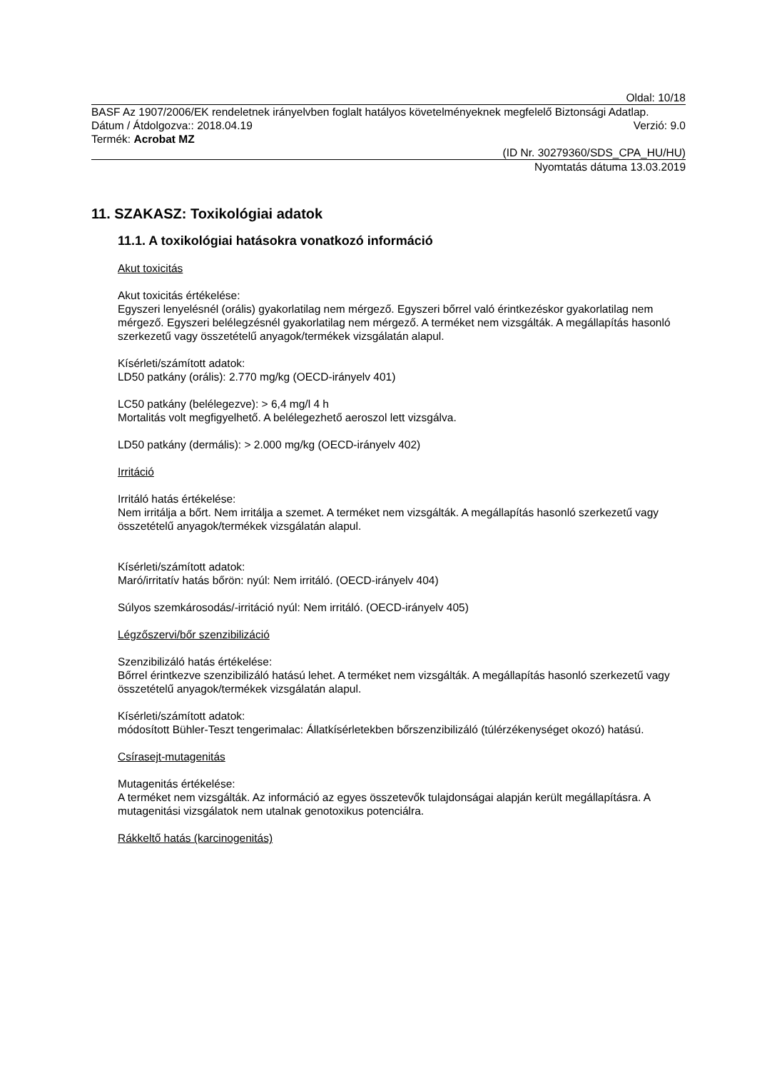Oldal: 10/18
BASF Az 1907/2006/EK rendeletnek irányelvben foglalt hatályos követelményeknek megfelelő Biztonsági Adatlap.
Dátum / Átdolgozva:: 2018.04.19 Verzió: 9.0
Termék: Acrobat MZ
(ID Nr. 30279360/SDS_CPA_HU/HU)
Nyomtatás dátuma 13.03.2019
11. SZAKASZ: Toxikológiai adatok
11.1. A toxikológiai hatásokra vonatkozó információ
Akut toxicitás
Akut toxicitás értékelése:
Egyszeri lenyelésnél (orális) gyakorlatilag nem mérgező. Egyszeri bőrrel való érintkezéskor gyakorlatilag nem mérgező. Egyszeri belélegzésnél gyakorlatilag nem mérgező. A terméket nem vizsgálták. A megállapítás hasonló szerkezetű vagy összetételű anyagok/termékek vizsgálatán alapul.
Kísérleti/számított adatok:
LD50 patkány (orális): 2.770 mg/kg (OECD-irányelv 401)
LC50 patkány (belélegezve): > 6,4 mg/l 4 h
Mortalitás volt megfigyelhető. A belélegezhető aeroszol lett vizsgálva.
LD50 patkány (dermális): > 2.000 mg/kg (OECD-irányelv 402)
Irritáció
Irritáló hatás értékelése:
Nem irritálja a bőrt. Nem irritálja a szemet. A terméket nem vizsgálták. A megállapítás hasonló szerkezetű vagy összetételű anyagok/termékek vizsgálatán alapul.
Kísérleti/számított adatok:
Maró/irritatív hatás bőrön: nyúl: Nem irritáló. (OECD-irányelv 404)
Súlyos szemkárosodás/-irritáció nyúl: Nem irritáló. (OECD-irányelv 405)
Légzőszervi/bőr szenzibilizáció
Szenzibilizáló hatás értékelése:
Bőrrel érintkezve szenzibilizáló hatású lehet. A terméket nem vizsgálták. A megállapítás hasonló szerkezetű vagy összetételű anyagok/termékek vizsgálatán alapul.
Kísérleti/számított adatok:
módosított Bühler-Teszt tengerimalac: Állatkísérletekben bőrszenzibilizáló (túlérzékenységet okozó) hatású.
Csírasejt-mutagenitás
Mutagenitás értékelése:
A terméket nem vizsgálták. Az információ az egyes összetevők tulajdonságai alapján került megállapításra. A mutagenitási vizsgálatok nem utalnak genotoxikus potenciálra.
Rákkeltő hatás (karcinogenitás)